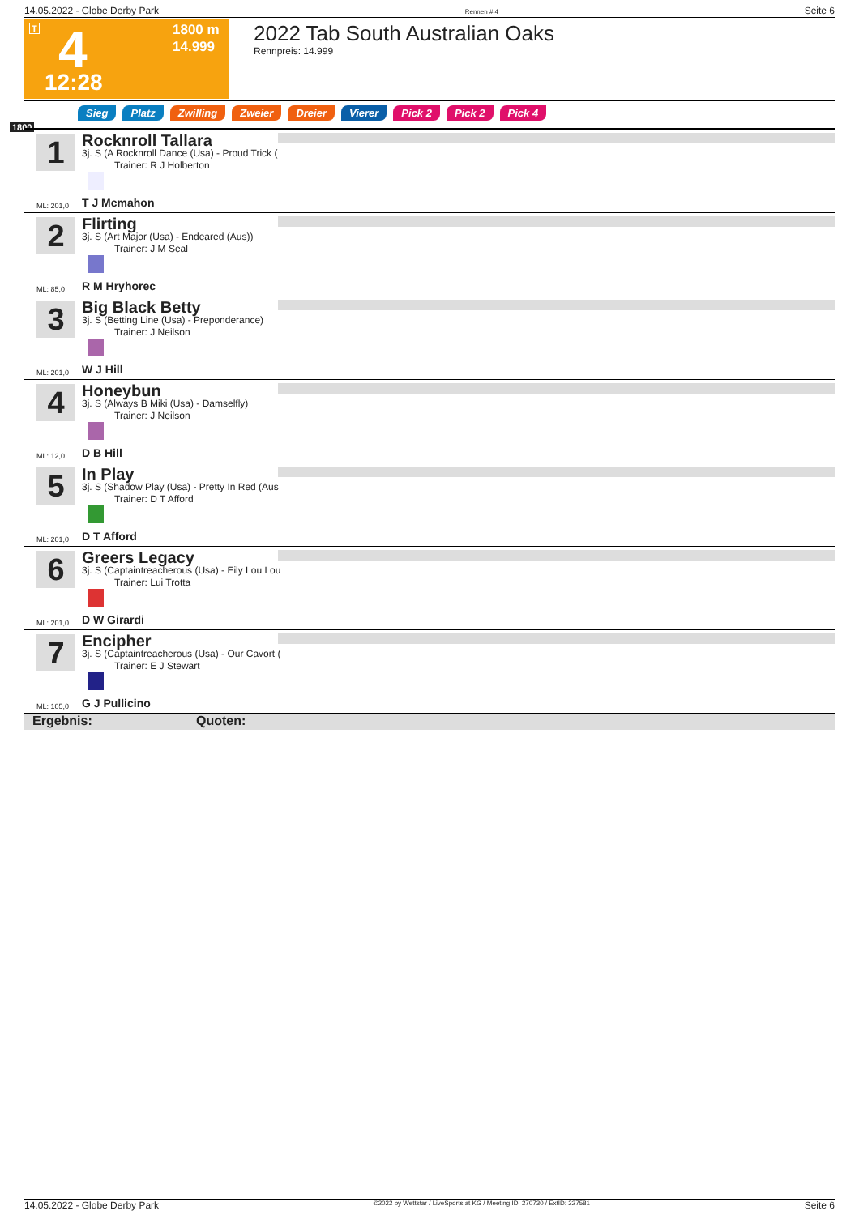14.05.2022 - Globe Derby Park Rennen # 4 Seite 6
T 4
1800 m
14.999
12:28
2022 Tab South Australian Oaks
Rennpreis: 14.999
Sieg Platz Zwilling Zweier Dreier Vierer Pick 2 Pick 2 Pick 4
1800
1 Rocknroll Tallara
3j. S (A Rocknroll Dance (Usa) - Proud Trick (
Trainer: R J Holberton
ML: 201,0 T J Mcmahon
2 Flirting
3j. S (Art Major (Usa) - Endeared (Aus))
Trainer: J M Seal
ML: 85,0 R M Hryhorec
3 Big Black Betty
3j. S (Betting Line (Usa) - Preponderance)
Trainer: J Neilson
ML: 201,0 W J Hill
4 Honeybun
3j. S (Always B Miki (Usa) - Damselfly)
Trainer: J Neilson
ML: 12,0 D B Hill
5 In Play
3j. S (Shadow Play (Usa) - Pretty In Red (Aus
Trainer: D T Afford
ML: 201,0 D T Afford
6 Greers Legacy
3j. S (Captaintreacherous (Usa) - Eily Lou Lou
Trainer: Lui Trotta
ML: 201,0 D W Girardi
7 Encipher
3j. S (Captaintreacherous (Usa) - Our Cavort (
Trainer: E J Stewart
ML: 105,0 G J Pullicino
Ergebnis: Quoten:
14.05.2022 - Globe Derby Park ©2022 by Wettstar / LiveSports.at KG / Meeting ID: 270730 / ExtID: 227581 Seite 6